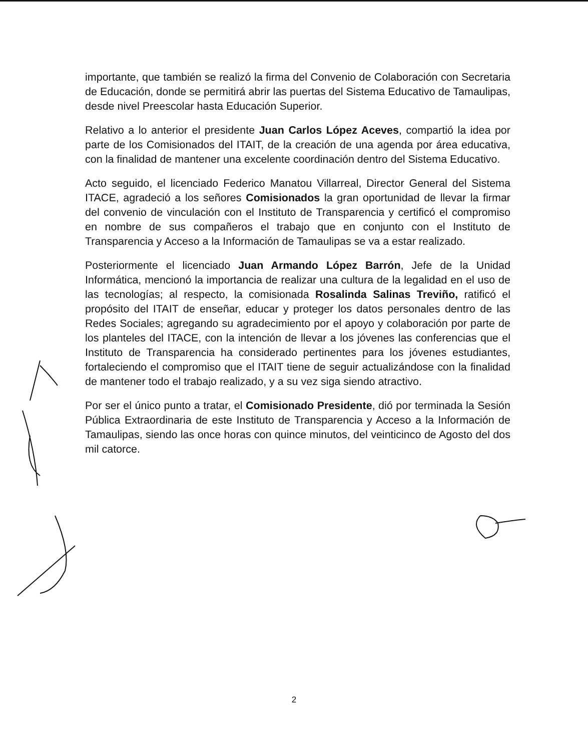importante, que también se realizó la firma del Convenio de Colaboración con Secretaria de Educación, donde se permitirá abrir las puertas del Sistema Educativo de Tamaulipas, desde nivel Preescolar hasta Educación Superior.
Relativo a lo anterior el presidente Juan Carlos López Aceves, compartió la idea por parte de los Comisionados del ITAIT, de la creación de una agenda por área educativa, con la finalidad de mantener una excelente coordinación dentro del Sistema Educativo.
Acto seguido, el licenciado Federico Manatou Villarreal, Director General del Sistema ITACE, agradeció a los señores Comisionados la gran oportunidad de llevar la firmar del convenio de vinculación con el Instituto de Transparencia y certificó el compromiso en nombre de sus compañeros el trabajo que en conjunto con el Instituto de Transparencia y Acceso a la Información de Tamaulipas se va a estar realizado.
Posteriormente el licenciado Juan Armando López Barrón, Jefe de la Unidad Informática, mencionó la importancia de realizar una cultura de la legalidad en el uso de las tecnologías; al respecto, la comisionada Rosalinda Salinas Treviño, ratificó el propósito del ITAIT de enseñar, educar y proteger los datos personales dentro de las Redes Sociales; agregando su agradecimiento por el apoyo y colaboración por parte de los planteles del ITACE, con la intención de llevar a los jóvenes las conferencias que el Instituto de Transparencia ha considerado pertinentes para los jóvenes estudiantes, fortaleciendo el compromiso que el ITAIT tiene de seguir actualizándose con la finalidad de mantener todo el trabajo realizado, y a su vez siga siendo atractivo.
Por ser el único punto a tratar, el Comisionado Presidente, dió por terminada la Sesión Pública Extraordinaria de este Instituto de Transparencia y Acceso a la Información de Tamaulipas, siendo las once horas con quince minutos, del veinticinco de Agosto del dos mil catorce.
2